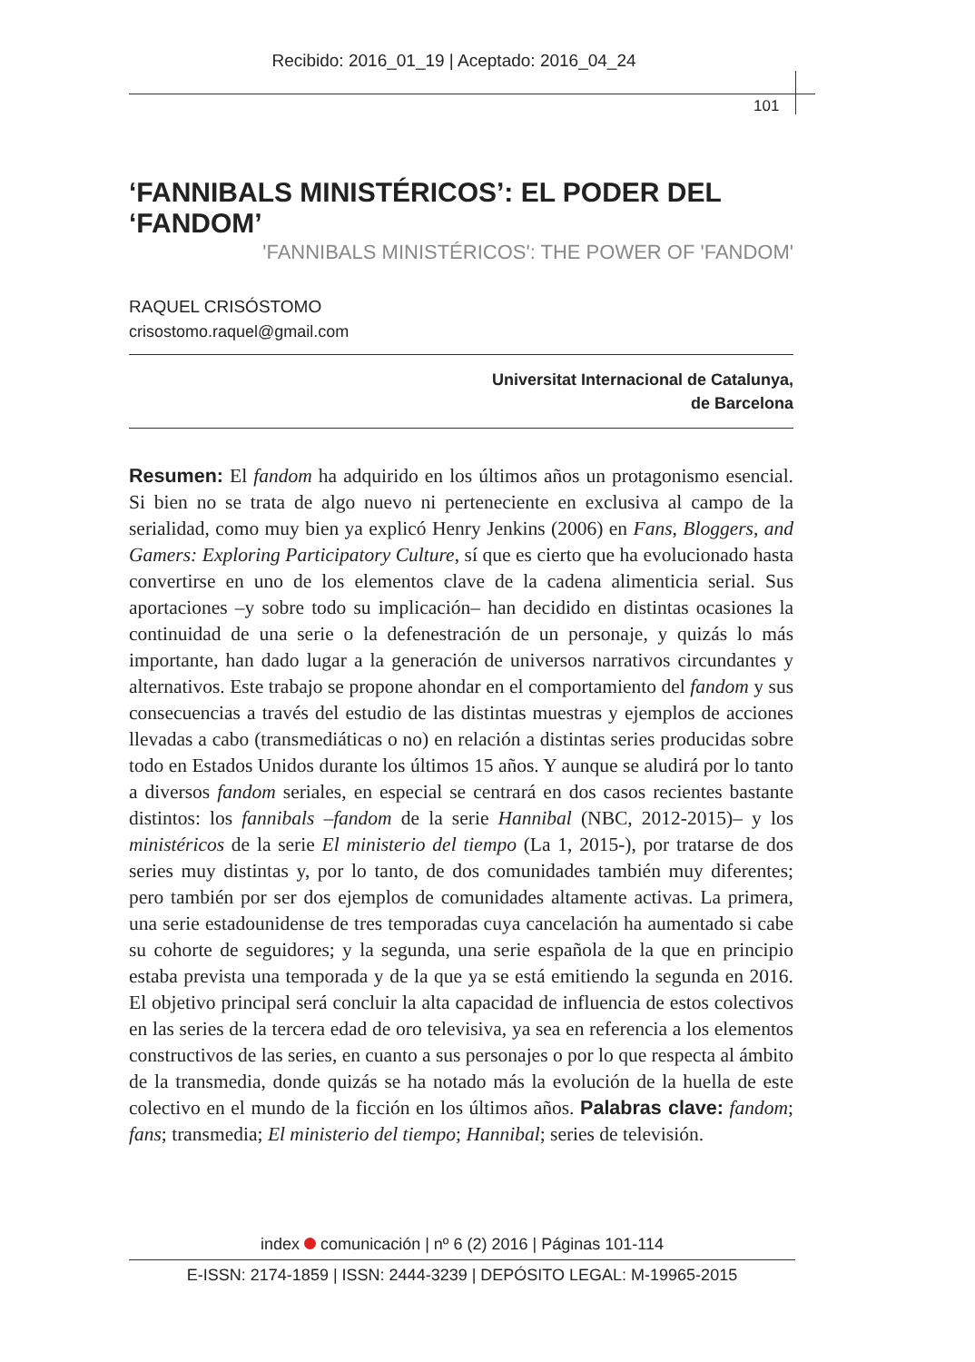Recibido: 2016_01_19 | Aceptado: 2016_04_24
101
‘FANNIBALS MINISTÉRICOS’: EL PODER DEL ‘FANDOM’
'FANNIBALS MINISTÉRICOS': THE POWER OF 'FANDOM'
RAQUEL CRISÓSTOMO
crisostomo.raquel@gmail.com
Universitat Internacional de Catalunya,
de Barcelona
Resumen: El fandom ha adquirido en los últimos años un protagonismo esencial. Si bien no se trata de algo nuevo ni perteneciente en exclusiva al campo de la serialidad, como muy bien ya explicó Henry Jenkins (2006) en Fans, Bloggers, and Gamers: Exploring Participatory Culture, sí que es cierto que ha evolucionado hasta convertirse en uno de los elementos clave de la cadena alimenticia serial. Sus aportaciones –y sobre todo su implicación– han decidido en distintas ocasiones la continuidad de una serie o la defenestración de un personaje, y quizás lo más importante, han dado lugar a la generación de universos narrativos circundantes y alternativos. Este trabajo se propone ahondar en el comportamiento del fandom y sus consecuencias a través del estudio de las distintas muestras y ejemplos de acciones llevadas a cabo (transmediáticas o no) en relación a distintas series producidas sobre todo en Estados Unidos durante los últimos 15 años. Y aunque se aludirá por lo tanto a diversos fandom seriales, en especial se centrará en dos casos recientes bastante distintos: los fannibals –fandom de la serie Hannibal (NBC, 2012-2015)– y los ministéricos de la serie El ministerio del tiempo (La 1, 2015-), por tratarse de dos series muy distintas y, por lo tanto, de dos comunidades también muy diferentes; pero también por ser dos ejemplos de comunidades altamente activas. La primera, una serie estadounidense de tres temporadas cuya cancelación ha aumentado si cabe su cohorte de seguidores; y la segunda, una serie española de la que en principio estaba prevista una temporada y de la que ya se está emitiendo la segunda en 2016. El objetivo principal será concluir la alta capacidad de influencia de estos colectivos en las series de la tercera edad de oro televisiva, ya sea en referencia a los elementos constructivos de las series, en cuanto a sus personajes o por lo que respecta al ámbito de la transmedia, donde quizás se ha notado más la evolución de la huella de este colectivo en el mundo de la ficción en los últimos años. Palabras clave: fandom; fans; transmedia; El ministerio del tiempo; Hannibal; series de televisión.
index comunicación | nº 6 (2) 2016 | Páginas 101-114
E-ISSN: 2174-1859 | ISSN: 2444-3239 | DEPÓSITO LEGAL: M-19965-2015